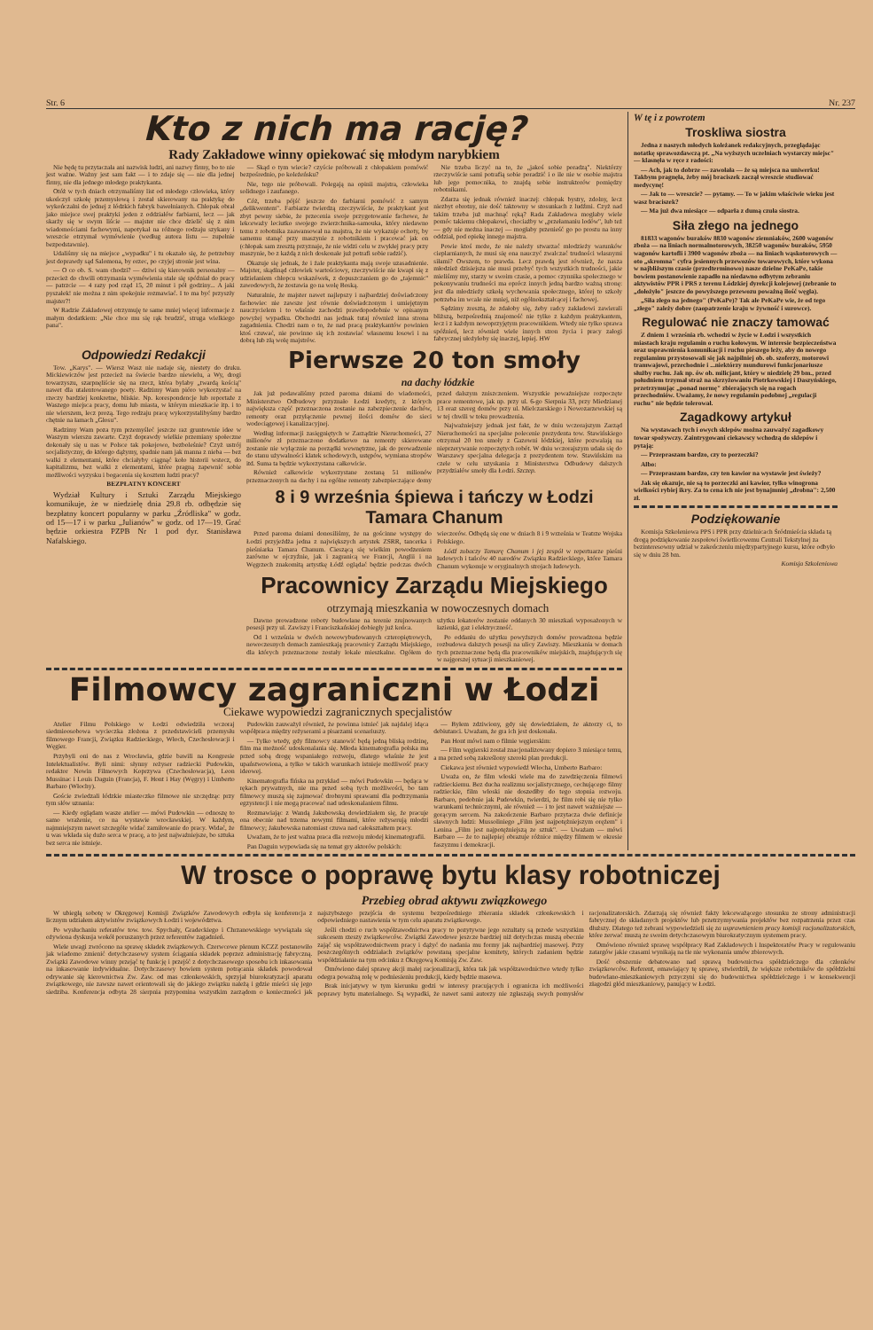Str. 6 Nr. 237
Kto z nich ma rację?
Rady Zakładowe winny opiekować się młodym narybkiem
Nie będę tu przytaczała ani nazwisk ludzi, ani nazwy firmy, bo to nie jest ważne. Ważny jest sam fakt — i to zdaje się — nie dla jednej firmy, nie dla jednego młodego praktykanta.
Otóż w tych dniach otrzymaliśmy list od młodego człowieka, który ukończył szkołę przemysłową i został skierowany na praktykę do wykończalni do jednej z łódzkich fabryk bawełnianych. Chłopak obrał jako miejsce swej praktyki jeden z oddziałów farbiarni, lecz — jak skarży się w swym liście — majster nie chce dzielić się z nim wiadomościami fachowymi, napotykał na różnego rodzaju szykany i wreszcie otrzymał wymówienie (według autora listu — zupełnie bezpodstawnie).
Udaliśmy się na miejsce „wypadku" i tu okazało się, że potrzebny jest doprawdy sąd Salomona, by orzec, po czyjej stronie jest wina.
— O co ob. S. wam chodzi? — dziwi się kierownik personalny — przecież do chwili otrzymania wymówienia stale się spóźniał do pracy — patrzcie — 4 razy pod rząd 15, 20 minut i pół godziny... A jaki pyszałek! nie można z nim spokojnie rozmawiać. I to ma być przyszły majster?!
W Radzie Zakładowej otrzymuję te same mniej więcej informacje z małym dodatkiem: „Nie chce mu się rąk brudzić, struga wielkiego pana".
— Skąd o tym wiecie? czyście próbowali z chłopakiem pomówić bezpośrednio, po koleżeńsku?
Nie, tego nie próbowali. Polegają na opinii majstra, człowieka solidnego i zaufanego.
Cóż, trzeba pójść jeszcze do farbiarni pomówić z samym „delikwentem". Farbiarze twierdzą rzeczywiście, że praktykant jest zbyt pewny siebie, że przecenia swoje przygotowanie fachowe, że lekceważy leciutko swojego zwierzchnika-samouka, który niedawno temu z robotnika zaawansował na majstra, że nie wykazuje ochoty, by samemu stanąć przy maszynie z robotnikiem i pracować jak on (chłopak sam zresztą przyznaje, że nie widzi celu w zwykłej pracy przy maszynie, bo z każdą z nich doskonale już potrafi sobie radzić).
Okazuje się jednak, że i żale praktykanta mają swoje uzasadnienie. Majster, skądinąd człowiek wartościowy, rzeczywiście nie kwapi się z udzielaniem chłopcu wskazówek, z dopuszczaniem go do „tajemnic" zawodowych, że zostawia go na wolę Boską.
Naturalnie, że majster nawet najlepszy i najbardziej doświadczony fachowiec nie zawsze jest równie doświadczonym i umiejętnym nauczycielem i to właśnie zachodzi prawdopodobnie w opisanym powyżej wypadku. Obchodzi nas jednak tutaj również inna strona zagadnienia. Chodzi nam o to, że nad pracą praktykantów powinien ktoś czuwać, nie powinno się ich zostawiać własnemu losowi i na dobrą lub złą wolę majstrów.
Nie trzeba liczyć na to, że „jakoś sobie poradzą". Niektórzy rzeczywiście sami potrafią sobie poradzić i o ile nie w osobie majstra lub jego pomocnika, to znajdą sobie instruktorów pomiędzy robotnikami.
Zdarza się jednak również inaczej: chłopak bystry, zdolny, lecz niezbyt obrotny, nie dość taktowny w stosunkach z ludźmi. Czyż nad takim trzeba już machnąć ręką? Rada Zakładowa mogłaby wiele pomóc takiemu chłopakowi, chociażby w „przełamaniu lodów", lub też — gdy nie można inaczej — mogłaby przenieść go po prostu na inny oddział, pod opiekę innego majstra.
Powie ktoś może, że nie należy stwarzać młodzieży warunków cieplarnianych, że musi się ona nauczyć zwalczać trudności własnymi siłami? Owszem, to prawda. Lecz prawdą jest również, że nasza młodzież dzisiejsza nie musi przebyć tych wszystkich trudności, jakie mieliśmy my, starzy w swoim czasie, a pomoc czynnika społecznego w pokonywaniu trudności ma oprócz innych jedną bardzo ważną stronę: jest dla młodzieży szkołą wychowania społecznego, której to szkoły potrzeba im wcale nie mniej, niż ogólnokształcącej i fachowej.
Sądzimy zresztą, że zdałoby się, żeby radcy zakładowi zawierali bliższą, bezpośrednią znajomość nie tylko z każdym praktykantem, lecz i z każdym nowoprzyjętym pracownikiem. Wtedy nie tylko sprawa spóźnień, lecz również wiele innych stron życia i pracy załogi fabrycznej ułożyłoby się inaczej, lepiej. HW
Odpowiedzi Redakcji
Tow. „Karys". — Wiersz Wasz nie nadaje się, niestety do druku. Mickiewiczów jest przecież na świecie bardzo niewielu, a Wy, drogi towarzyszu, szarpnęliście się na rzecz, która bylaby „twardą kością" nawet dla utalentowanego poety. Radzimy Wam pióro wykorzystać na rzeczy bardziej konkretne, bliskie. Np. korespondencje lub reportaże z Waszego miejsca pracy, domu lub miasta, w którym mieszkacie itp. i to nie wierszem, lecz prozą. Tego rodzaju pracę wykorzystalibyśmy bardzo chętnie na łamach „Głosu".
Radzimy Wam poza tym przemyśleć jeszcze raz gruntownie idee w Waszym wierszu zawarte. Czyż doprawdy wielkie przemiany społeczne dokonały się u nas w Polsce tak pokojowo, bezboleśnie? Czyż ustrój socjalistyczny, do którego dążymy, spadnie nam jak manna z nieba — bez walki z elementami, które chciałyby ciągnąć koło historii wstecz, do kapitalizmu, bez walki z elementami, które pragną zapewnić sobie możliwości wyzysku i bogacenia się kosztem ludzi pracy?
BEZPŁATNY KONCERT
Wydział Kultury i Sztuki Zarządu Miejskiego komunikuje, że w niedzielę dnia 29.8 rb. odbędzie się bezpłatny koncert popularny w parku „Źródliska" w godz. od 15—17 i w parku „Julianów" w godz. od 17—19. Grać będzie orkiestra PZPB Nr 1 pod dyr. Stanisława Nafalskiego.
Pierwsze 20 ton smoły
na dachy łódzkie
Jak już podawaliśmy przed paroma dniami do wiadomości, Ministerstwo Odbudowy przyznało Łodzi kredyty, z których największa część przeznaczona zostanie na zabezpieczenie dachów, remonty oraz przyłączenie pewnej ilości domów do sieci wodociągowej i kanalizacyjnej.
Według informacji zasięgniętych w Zarządzie Nieruchomości, 27 milionów zł przeznaczono dodatkowo na remonty skierowane zostanie nie wyłącznie na porządki wewnętrzne, jak do prowadzenie do stanu używalności klatek schodowych, ustępów, wymiana stropów itd. Suma ta będzie wykorzystana całkowicie.
Również całkowicie wykorzystane zostaną 51 milionów przeznaczonych na dachy i na ogólne remonty zabezpieczające domy przed dalszym zniszczeniem. Wszystkie poważniejsze rozpoczęte prace remontowe, jak np. przy ul. 6-go Sierpnia 33, przy Miedzianej 13 oraz szereg domów przy ul. Mielczarskiego i Nowozarzewskiej są w tej chwili w toku prowadzenia.
Najważniejszy jednak jest fakt, że w dniu wczorajszym Zarząd Nieruchomości na specjalne polecenie prezydenta tow. Stawińskiego otrzymał 20 ton smoły z Gazowni łódzkiej, które pozwalają na nieprzerywanie rozpoczętych robót. W dniu wczorajszym udała się do Warszawy specjalna delegacja z prezydentem tow. Stawińskim na czele w celu uzyskania z Ministerstwa Odbudowy dalszych przydziałów smoły dla Łodzi. Szczep.
8 i 9 września śpiewa i tańczy w Łodzi Tamara Chanum
Przed paroma dniami donosiliśmy, że na gościnne występy do Łodzi przyjeżdża jedna z największych artystek ZSRR, tancerka i pieśniarka Tamara Chanum. Cieszącą się wielkim powodzeniem zarówno w ojczyźnie, jak i zagranicą we Francji, Anglii i na Węgrzech znakomitą artystkę Łódź oglądać będzie podczas dwóch wieczorów. Odbędą się one w dniach 8 i 9 września w Teatrze Wojska Polskiego.
Łódź zobaczy Tamarę Chanum i jej zespół w repertuarze pieśni ludowych i tańców 40 narodów Związku Radzieckiego, które Tamara Chanum wykonuje w oryginalnych strojach ludowych.
Pracownicy Zarządu Miejskiego
otrzymają mieszkania w nowoczesnych domach
Dawno prowadzone roboty budowlane na terenie zrujnowanych posesji przy ul. Zawiszy i Franciszkańskiej dobiegły już końca.
Od 1 września w dwóch nowowybudowanych czteropiętrowych, nowoczesnych domach zamieszkają pracownicy Zarządu Miejskiego, dla których przeznaczone zostały lokale mieszkalne. Ogółem do użytku lokatorów zostanie oddanych 30 mieszkań wyposażonych w łazienki, gaz i elektryczność.
Po oddaniu do użytku powyższych domów prowadzona będzie rozbudowa dalszych posesji na ulicy Zawiszy. Mieszkania w domach tych przeznaczone będą dla pracowników miejskich, znajdujących się w najgorszej sytuacji mieszkaniowej.
Filmowcy zagraniczni w Łodzi
Ciekawe wypowiedzi zagranicznych specjalistów
Atelier Filmu Polskiego w Łodzi odwiedziła wczoraj siedmioosobowa wycieczka złożona z przedstawicieli przemysłu filmowego Francji, Związku Radzieckiego, Włoch, Czechosłowacji i Węgier.
Przybyli oni do nas z Wrocławia, gdzie bawili na Kongresie Intelektualistów. Byli nimi: słynny reżyser radziecki Pudowkin, redaktor Nowin Filmowych Koprzywa (Czechosłowacja), Leon Mussinac i Louis Daguin (Francja), F. Hont i Hay (Węgry) i Umberto Barbaro (Włochy).
Goście zwiedzali łódzkie miasteczko filmowe nie szczędząc przy tym słów uznania:
— Kiedy oglądam wasze atelier — mówi Pudowkin — odnoszę to samo wrażenie, co na wystawie wrocławskiej. W każdym, najmniejszym nawet szczególe widać zamiłowanie do pracy. Widać, że u was wkłada się dużo serca w pracę, a to jest najważniejsze, bo sztuka bez serca nie istnieje.
Pudowkin zauważył również, że powinna istnieć jak najdalej idąca współpraca między reżyserami a pisarzami scenariuszy.
— Tylko wtedy, gdy filmowcy stanowić będą jedną bliską rodzinę, film ma możność udoskonalania się. Młoda kinematografia polska ma przed sobą drogę wspaniałego rozwoju, dlatego właśnie że jest upaństwowiona, a tylko w takich warunkach istnieje możliwość pracy ideowej.
Kinematografia fińska na przykład — mówi Pudowkin — będąca w rękach prywatnych, nie ma przed sobą tych możliwości, bo tam filmowcy muszą się zajmować drobnymi sprawami dla podtrzymania egzystencji i nie mogą pracować nad udoskonalaniem filmu.
Rozmawiając z Wandą Jakubowską dowiedziałem się, że pracuje ona obecnie nad trzema nowymi filmami, które reżyserują młodzi filmowcy; Jakubowska natomiast czuwa nad całokształtem pracy.
Uważam, że to jest ważna praca dla rozwoju młodej kinematografii.
Pan Daguin wypowiada się na temat gry aktorów polskich:
— Byłem zdziwiony, gdy się dowiedziałem, że aktorzy ci, to debiutanci. Uważam, że gra ich jest doskonała.
Pan Hont mówi nam o filmie węgierskim:
— Film węgierski został znacjonalizowany dopiero 3 miesiące temu, a ma przed sobą zakreślony szeroki plan produkcji.
Ciekawa jest również wypowiedź Włocha, Umberto Barbaro:
Uważa on, że film włoski wiele ma do zawdzięczenia filmowi radzieckiemu. Bez ducha realizmu socjalistycznego, cechującego filmy radzieckie, film włoski nie doszedłby do tego stopnia rozwoju. Barbaro, podobnie jak Pudowkin, twierdzi, że film robi się nie tylko warunkami technicznymi, ale również — i to jest nawet ważniejsze — gorącym sercem. Na zakończenie Barbaro przytacza dwie definicje sławnych ludzi: Mussoliniego „Film jest najpotężniejszym orężem" i Lenina „Film jest najpotężniejszą ze sztuk". — Uważam — mówi Barbaro — że to najlepiej obrazuje różnice między filmem w okresie faszyzmu i demokracji.
W tę i z powrotem
Troskliwa siostra
Jedna z naszych młodych koleżanek redakcyjnych, przeglądając notatkę sprawozdawczą pt. „Na wyższych uczelniach wystarczy miejsc" — klasnęła w ręce z radości:
— Ach, jak to dobrze — zawołała — że są miejsca na uniwerku! Takbym pragnęła, żeby mój braciszek zaczął wreszcie studiować medycynę!
— Jak to — wreszcie? — pytamy. — To w jakim właściwie wieku jest wasz braciszek?
— Ma już dwa miesiące — odparła z dumą czuła siostra.
Siła złego na jednego
81833 wagonów buraków 8830 wagonów ziemniaków, 2600 wagonów zboża — na liniach normalnotorowych, 38250 wagonów buraków, 5950 wagonów kartofli i 3900 wagonów zboża — na liniach wąskotorowych — oto „skromna" cyfra jesiennych przewozów towarowych, które wykona w najbliższym czasie (przedterminowo) nasze dzielne PeKaPe, takie bowiem postanowienie zapadło na niedawno odbytym zebraniu aktywistów PPR i PRS z terenu Łódzkiej dyrekcji kolejowej (zebranie to „dołożyło" jeszcze do powyższego przewozu poważną ilość węgla).
„Siła złego na jednego" (PeKaPe)? Tak ale PeKaPe wie, że od tego „złego" zależy dobre (zaopatrzenie kraju w żywność i surowce).
Regulować nie znaczy tamować
Z dniem 1 września rb. wchodzi w życie w Łodzi i wszystkich miastach kraju regulamin o ruchu kołowym. W interesie bezpieczeństwa oraz usprawnienia komunikacji i ruchu pieszego leży, aby do nowego regulaminu przystosowali się jak najpilniej ob. ob. szoferzy, motorowi tramwajowi, przechodnie i ...niektórzy mundurowi funkcjonariusze służby ruchu. Jak np. ów ob. milicjant, który w niedzielę 29 bm., przed południem trzymał straż na skrzyżowaniu Piotrkowskiej i Daszyńskiego, przetrzymując „ponad normę" zbierających się na rogach przechodniów. Uważamy, że nowy regulamin podobnej „regulacji ruchu" nie będzie tolerował.
Zagadkowy artykuł
Na wystawach tych i owych sklepów można zauważyć zagadkowy towar spożywczy. Zaintrygowani ciekawscy wchodzą do sklepów i pytają:
— Przepraszam bardzo, czy to porzeczki?
Albo:
— Przepraszam bardzo, czy ten kawior na wystawie jest świeży?
Jak się okazuje, nie są to porzeczki ani kawior, tylko winogrona wielkości rybiej ikry. Za to cena ich nie jest bynajmniej „drobna": 2,500 zł.
Podziękowanie
Komisja Szkoleniowa PPS i PPR przy dzielnicach Śródmieścia składa tą drogą podziękowanie zespołowi świetlicowemu Centrali Tekstylnej za bezinteresowny udział w zakończeniu międzypartyjnego kursu, które odbyło się w dniu 28 bm.
Komisja Szkoleniowa
W trosce o poprawę bytu klasy robotniczej
Przebieg obrad aktywu związkowego
W ubiegłą sobotę w Okręgowej Komisji Związków Zawodowych odbyła się konferencja z licznym udziałem aktywistów związkowych Łodzi i województwa.
Po wysłuchaniu referatów tow. tow. Spychały, Gradeckiego i Chrzanowskiego wywiązała się ożywiona dyskusja wokół poruszanych przez referentów zagadnień.
Wiele uwagi zwrócono na sprawę składek związkowych. Czerwcowe plenum KCZZ postanowiło jak wiadomo zmienić dotychczasowy system ściągania składek poprzez administrację fabryczną. Związki Zawodowe winny przejąć tę funkcję i przejść z dotychczasowego sposobu ich inkasowania na inkasowanie indywidualne. Dotychczasowy bowiem system potrącania składek powodował odrywanie się kierownictwa Zw. Zaw. od mas członkowskich, sprzyjał biurokratyzacji aparatu związkowego, nie zawsze nawet orientowali się do jakiego związku należą i gdzie mieści się jego siedziba. Konferencja odbyta 28 sierpnia przypomina wszystkim zarządom o konieczności jak najszybszego przejścia do systemu bezpośredniego zbierania składek członkowskich i odpowiedniego nastawienia w tym celu aparatu związkowego.
Jeśli chodzi o ruch współzawodnictwa pracy to pozytywne jego rezultaty są przede wszystkim sukcesem rzeszy związkowców. Związki Zawodowe jeszcze bardziej niż dotychczas muszą obecnie zająć się współzawodnictwem pracy i dążyć do nadania mu formy jak najbardziej masowej. Przy poszczególnych oddziałach związków powstaną specjalne komitety, których zadaniem będzie współdziałanie na tym odcinku z Okręgową Komisją Zw. Zaw.
Omówiono dalej sprawę akcji małej racjonalizacji, która tak jak współzawodnictwo wtedy tylko odegra poważną rolę w podniesieniu produkcji, kiedy będzie masowa.
Brak inicjatywy w tym kierunku godzi w interesy pracujących i ogranicza ich możliwości poprawy bytu materialnego. Są wypadki, że nawet sami autorzy nie zgłaszają swych pomysłów racjonalizatorskich. Zdarzają się również fakty lekceważącego stosunku ze strony administracji fabrycznej do składanych projektów lub przetrzymywania projektów bez rozpatrzenia przez czas dłuższy. Dlatego też zebrani wypowiedzieli się za usprawnieniem pracy komisji racjonalizatorskich, które zerwać muszą ze swoim dotychczasowym biurokratycznym systemem pracy.
Omówiono również sprawę współpracy Rad Zakładowych i Inspektoratów Pracy w regulowaniu zatargów jakie czasami wynikają na tle nie wykonania umów zbiorowych.
Dość obszernie debatowano nad sprawą budownictwa spółdzielczego dla członków związkowców. Referent, omawiający tę sprawę, stwierdził, że większe robotników do spółdzielni budowlano-mieszkaniowych przyczyni się do budownictwa spółdzielczego i w konsekwencji złagodzi głód mieszkaniowy, panujący w Łodzi.